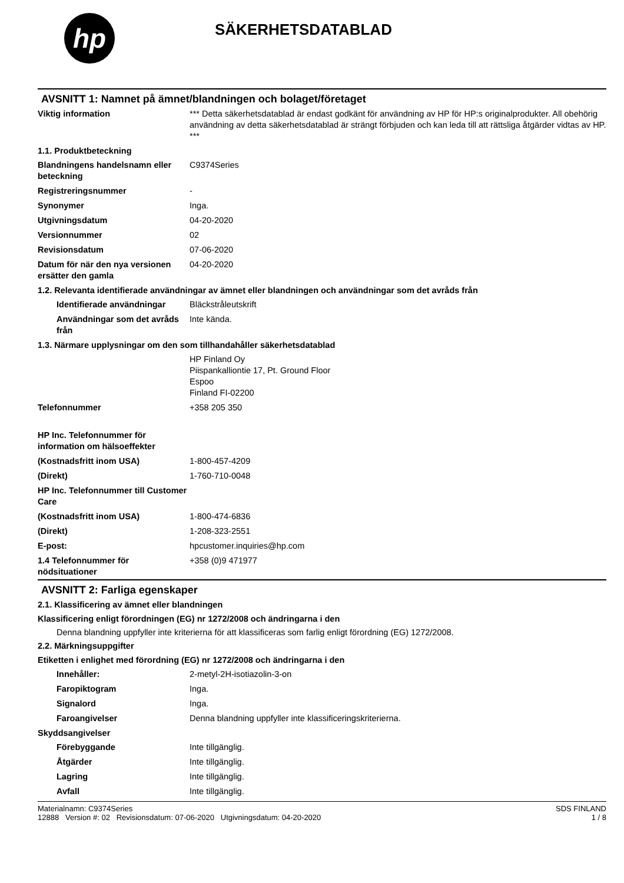hp
SÄKERHETSDATABLAD
AVSNITT 1: Namnet på ämnet/blandningen och bolaget/företaget
Viktig information *** Detta säkerhetsdatablad är endast godkänt för användning av HP för HP:s originalprodukter. All obehörig användning av detta säkerhetsdatablad är strängt förbjuden och kan leda till att rättsliga åtgärder vidtas av HP. ***
1.1. Produktbeteckning
Blandningens handelsnamn eller beteckning
C9374Series
Registreringsnummer -
Synonymer Inga.
Utgivningsdatum 04-20-2020
Versionnummer 02
Revisionsdatum 07-06-2020
Datum för när den nya versionen ersätter den gamla
04-20-2020
1.2. Relevanta identifierade användningar av ämnet eller blandningen och användningar som det avråds från
Identifierade användningar
Bläckstråleutskrift
Användningar som det avråds från
Inte kända.
1.3. Närmare upplysningar om den som tillhandahåller säkerhetsdatablad
HP Finland Oy
Piispankalliontie 17, Pt. Ground Floor
Espoo
Finland FI-02200
Telefonnummer +358 205 350
HP Inc. Telefonnummer för information om hälsoeffekter
(Kostnadsfritt inom USA) 1-800-457-4209
(Direkt) 1-760-710-0048
HP Inc. Telefonnummer till Customer Care
(Kostnadsfritt inom USA) 1-800-474-6836
(Direkt) 1-208-323-2551
E-post: hpcustomer.inquiries@hp.com
1.4 Telefonnummer för nödsituationer
+358 (0)9 471977
AVSNITT 2: Farliga egenskaper
2.1. Klassificering av ämnet eller blandningen
Klassificering enligt förordningen (EG) nr 1272/2008 och ändringarna i den
Denna blandning uppfyller inte kriterierna för att klassificeras som farlig enligt förordning (EG) 1272/2008.
2.2. Märkningsuppgifter
Etiketten i enlighet med förordning (EG) nr 1272/2008 och ändringarna i den
Innehåller: 2-metyl-2H-isotiazolin-3-on
Faropiktogram Inga.
Signalord Inga.
Faroangivelser Denna blandning uppfyller inte klassificeringskriterierna.
Skyddsangivelser
Förebyggande Inte tillgänglig.
Åtgärder Inte tillgänglig.
Lagring Inte tillgänglig.
Avfall Inte tillgänglig.
Materialnamn: C9374Series
12888 Version #: 02 Revisionsdatum: 07-06-2020 Utgivningsdatum: 04-20-2020
SDS FINLAND
1 / 8